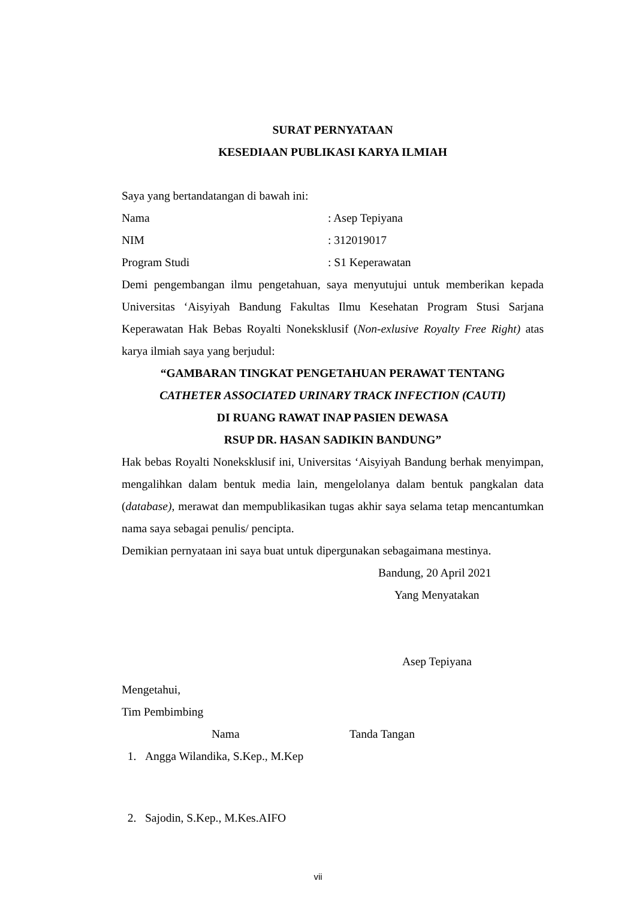SURAT PERNYATAAN
KESEDIAAN PUBLIKASI KARYA ILMIAH
Saya yang bertandatangan di bawah ini:
Nama: Asep Tepiyana
NIM: 312019017
Program Studi: S1 Keperawatan
Demi pengembangan ilmu pengetahuan, saya menyutujui untuk memberikan kepada Universitas ‘Aisyiyah Bandung Fakultas Ilmu Kesehatan Program Stusi Sarjana Keperawatan Hak Bebas Royalti Noneksklusif (Non-exlusive Royalty Free Right) atas karya ilmiah saya yang berjudul:
“GAMBARAN TINGKAT PENGETAHUAN PERAWAT TENTANG
CATHETER ASSOCIATED URINARY TRACK INFECTION (CAUTI)
DI RUANG RAWAT INAP PASIEN DEWASA
RSUP DR. HASAN SADIKIN BANDUNG”
Hak bebas Royalti Noneksklusif ini, Universitas ‘Aisyiyah Bandung berhak menyimpan, mengalihkan dalam bentuk media lain, mengelolanya dalam bentuk pangkalan data (database), merawat dan mempublikasikan tugas akhir saya selama tetap mencantumkan nama saya sebagai penulis/ pencipta.
Demikian pernyataan ini saya buat untuk dipergunakan sebagaimana mestinya.
Bandung, 20 April 2021
Yang Menyatakan
Asep Tepiyana
Mengetahui,
Tim Pembimbing
Nama Tanda Tangan
1. Angga Wilandika, S.Kep., M.Kep
2. Sajodin, S.Kep., M.Kes.AIFO
vii